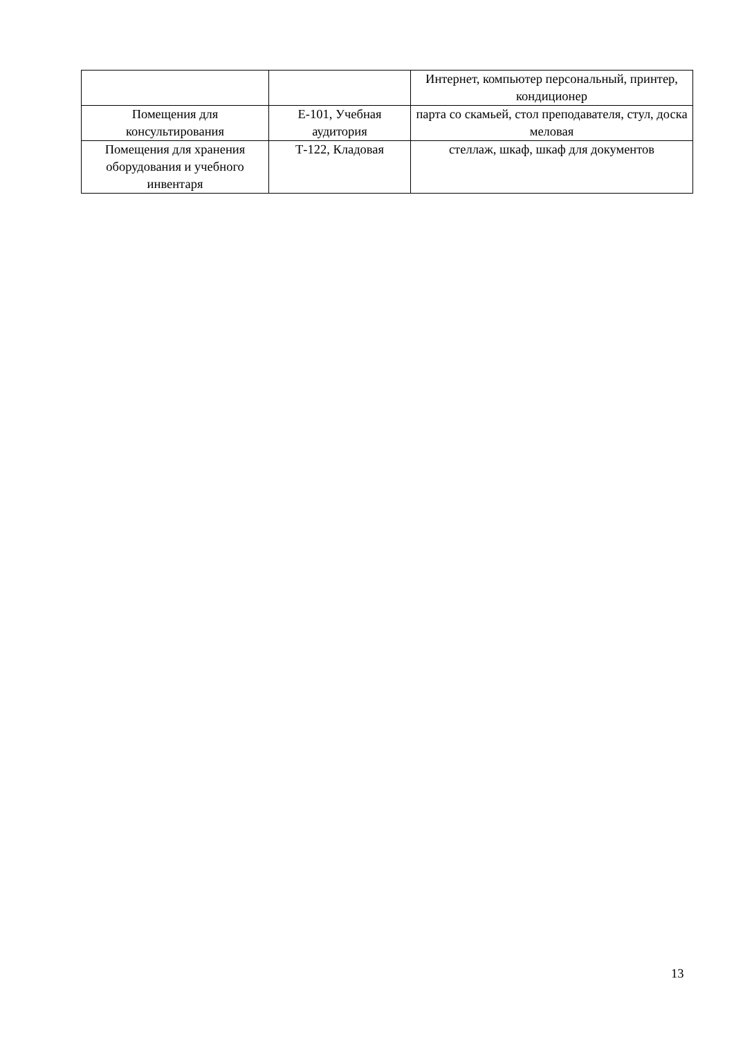| | | Интернет, компьютер персональный, принтер, кондиционер |
| Помещения для консультирования | Е-101, Учебная аудитория | парта со скамьей, стол преподавателя, стул, доска меловая |
| Помещения для хранения оборудования и учебного инвентаря | Т-122, Кладовая | стеллаж, шкаф, шкаф для документов |
13